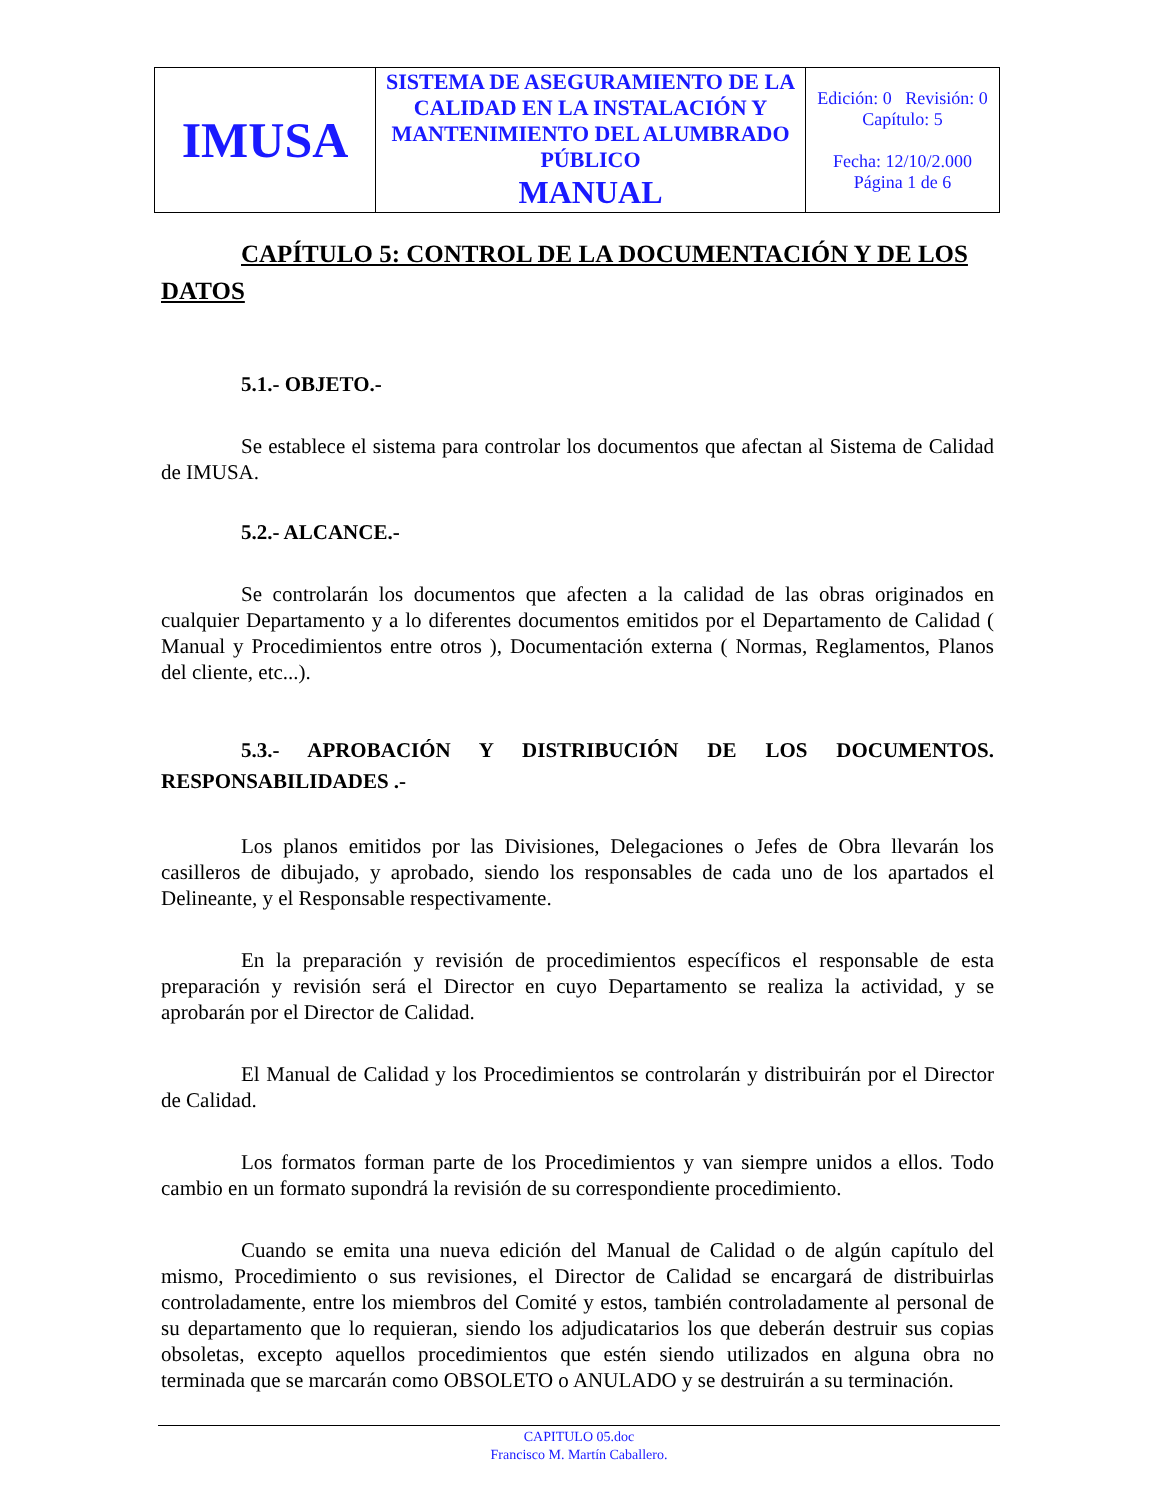| IMUSA | SISTEMA DE ASEGURAMIENTO DE LA CALIDAD EN LA INSTALACIÓN Y MANTENIMIENTO DEL ALUMBRADO PÚBLICO MANUAL | Edición: 0 Revisión: 0 Capítulo: 5 Fecha: 12/10/2.000 Página 1 de 6 |
CAPÍTULO 5: CONTROL DE LA DOCUMENTACIÓN Y DE LOS DATOS
5.1.- OBJETO.-
Se establece el sistema para controlar los documentos que afectan al Sistema de Calidad de IMUSA.
5.2.- ALCANCE.-
Se controlarán los documentos que afecten a la calidad de las obras originados en cualquier Departamento y a lo diferentes documentos emitidos por el Departamento de Calidad ( Manual y Procedimientos entre otros ), Documentación externa ( Normas, Reglamentos, Planos del cliente, etc...).
5.3.- APROBACIÓN Y DISTRIBUCIÓN DE LOS DOCUMENTOS. RESPONSABILIDADES .-
Los planos emitidos por las Divisiones, Delegaciones o Jefes de Obra llevarán los casilleros de dibujado, y aprobado, siendo los responsables de cada uno de los apartados el Delineante, y el Responsable respectivamente.
En la preparación y revisión de procedimientos específicos el responsable de esta preparación y revisión será el Director en cuyo Departamento se realiza la actividad, y se aprobarán por el Director de Calidad.
El Manual de Calidad y los Procedimientos se controlarán y distribuirán por el Director de Calidad.
Los formatos forman parte de los Procedimientos y van siempre unidos a ellos. Todo cambio en un formato supondrá la revisión de su correspondiente procedimiento.
Cuando se emita una nueva edición del Manual de Calidad o de algún capítulo del mismo, Procedimiento o sus revisiones, el Director de Calidad se encargará de distribuirlas controladamente, entre los miembros del Comité y estos, también controladamente al personal de su departamento que lo requieran, siendo los adjudicatarios los que deberán destruir sus copias obsoletas, excepto aquellos procedimientos que estén siendo utilizados en alguna obra no terminada que se marcarán como OBSOLETO o ANULADO y se destruirán a su terminación.
CAPITULO 05.doc
Francisco M. Martín Caballero.